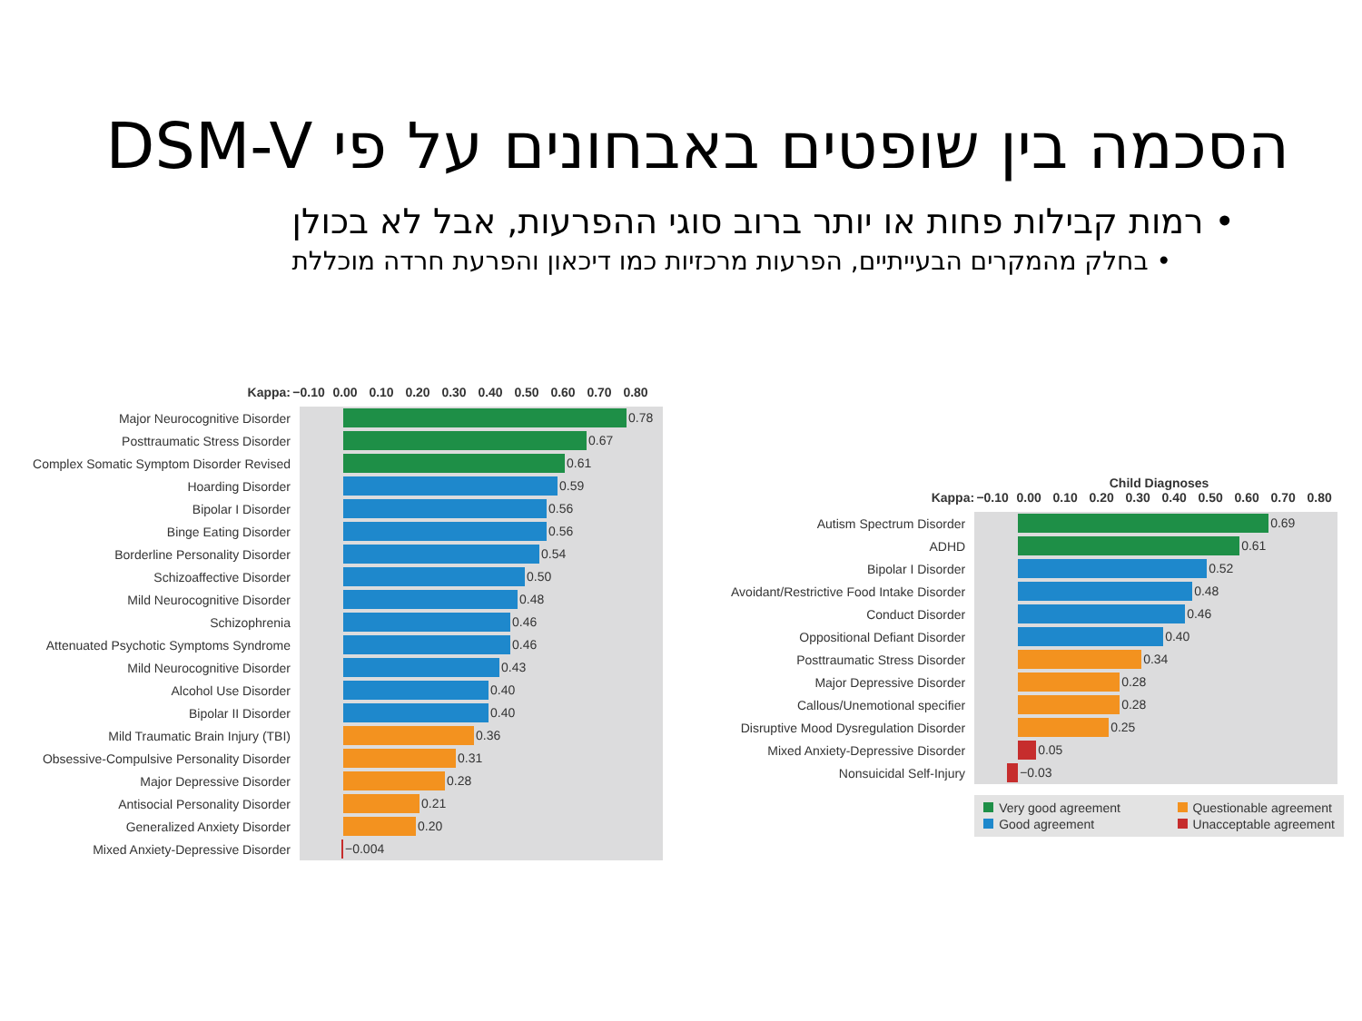הסכמה בין שופטים באבחונים על פי DSM-V
• רמות קבילות פחות או יותר ברוב סוגי ההפרעות, אבל לא בכולן
• בחלק מהמקרים הבעייתיים, הפרעות מרכזיות כמו דיכאון והפרעת חרדה מוכללת
Kappa: −0.10 0.00 0.10 0.20 0.30 0.40 0.50 0.60 0.70 0.80
Major Neurocognitive Disorder
0.78
Posttraumatic Stress Disorder
0.67
Complex Somatic Symptom Disorder Revised
0.61
Hoarding Disorder
0.59
Bipolar I Disorder
0.56
Binge Eating Disorder
0.56
Borderline Personality Disorder
0.54
Schizoaffective Disorder
0.50
Mild Neurocognitive Disorder
0.48
Schizophrenia
0.46
Attenuated Psychotic Symptoms Syndrome
0.46
Mild Neurocognitive Disorder
0.43
Alcohol Use Disorder
0.40
Bipolar II Disorder
0.40
Mild Traumatic Brain Injury (TBI)
0.36
Obsessive-Compulsive Personality Disorder
0.31
Major Depressive Disorder
0.28
Antisocial Personality Disorder
0.21
Generalized Anxiety Disorder
0.20
Mixed Anxiety-Depressive Disorder
−0.004
Child Diagnoses
Kappa: −0.10 0.00 0.10 0.20 0.30 0.40 0.50 0.60 0.70 0.80
Autism Spectrum Disorder
0.69
ADHD
0.61
Bipolar I Disorder
0.52
Avoidant/Restrictive Food Intake Disorder
0.48
Conduct Disorder
0.46
Oppositional Defiant Disorder
0.40
Posttraumatic Stress Disorder
0.34
Major Depressive Disorder
0.28
Callous/Unemotional specifier
0.28
Disruptive Mood Dysregulation Disorder
0.25
Mixed Anxiety-Depressive Disorder
0.05
Nonsuicidal Self-Injury
−0.03
Very good agreement
Questionable agreement
Good agreement
Unacceptable agreement